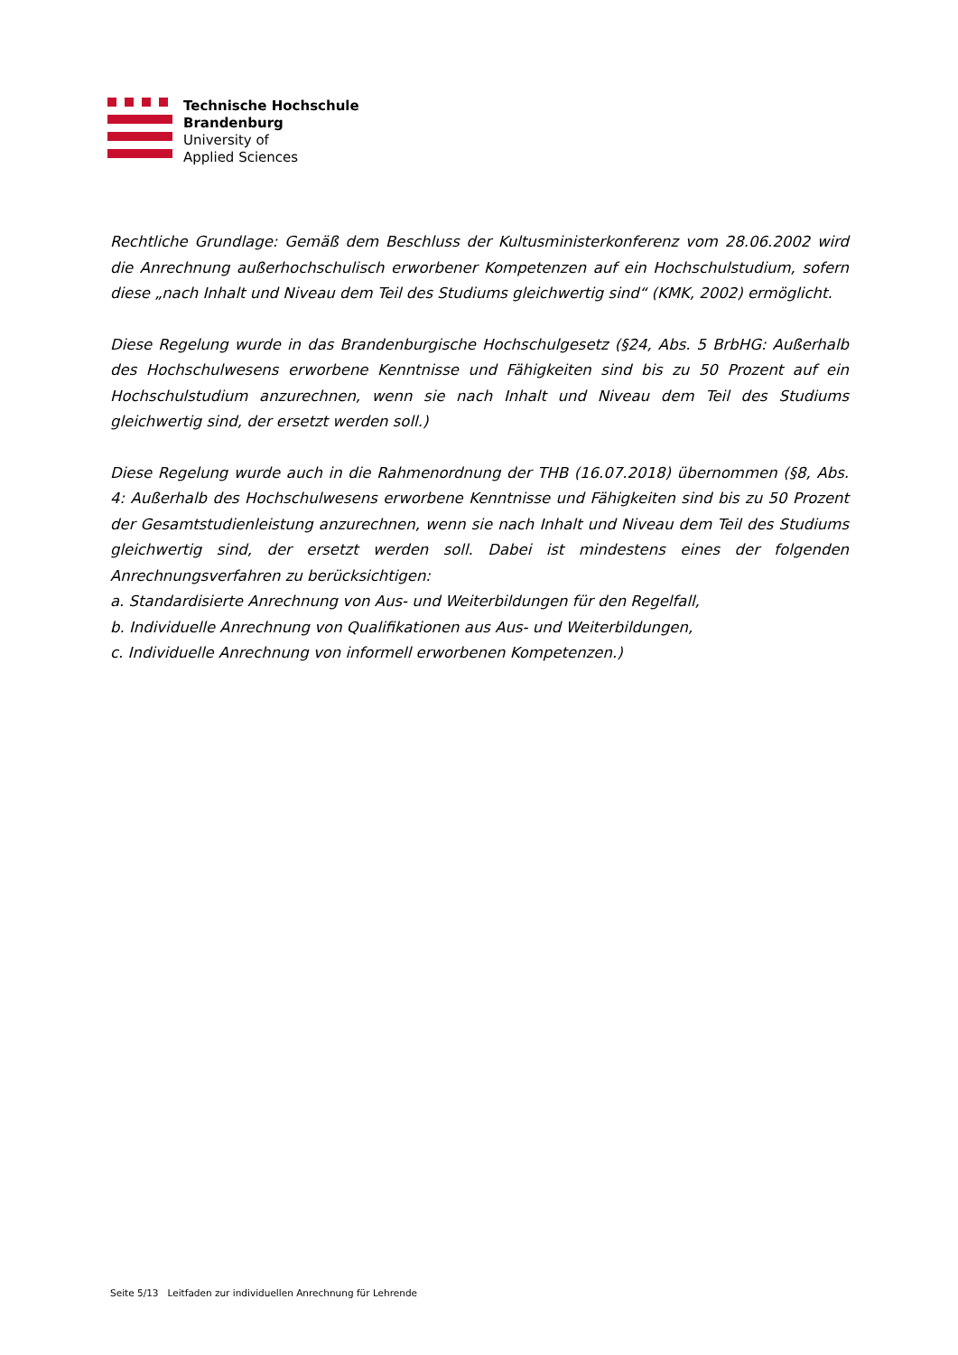Technische Hochschule
Brandenburg
University of
Applied Sciences
Rechtliche Grundlage: Gemäß dem Beschluss der Kultusministerkonferenz vom 28.06.2002 wird die Anrechnung außerhochschulisch erworbener Kompetenzen auf ein Hochschulstudium, sofern diese „nach Inhalt und Niveau dem Teil des Studiums gleichwertig sind“ (KMK, 2002) ermöglicht.
Diese Regelung wurde in das Brandenburgische Hochschulgesetz (§24, Abs. 5 BrbHG: Außerhalb des Hochschulwesens erworbene Kenntnisse und Fähigkeiten sind bis zu 50 Prozent auf ein Hochschulstudium anzurechnen, wenn sie nach Inhalt und Niveau dem Teil des Studiums gleichwertig sind, der ersetzt werden soll.)
Diese Regelung wurde auch in die Rahmenordnung der THB (16.07.2018) übernommen (§8, Abs. 4: Außerhalb des Hochschulwesens erworbene Kenntnisse und Fähigkeiten sind bis zu 50 Prozent der Gesamtstudienleistung anzurechnen, wenn sie nach Inhalt und Niveau dem Teil des Studiums gleichwertig sind, der ersetzt werden soll. Dabei ist mindestens eines der folgenden Anrechnungsverfahren zu berücksichtigen:
a. Standardisierte Anrechnung von Aus- und Weiterbildungen für den Regelfall,
b. Individuelle Anrechnung von Qualifikationen aus Aus- und Weiterbildungen,
c. Individuelle Anrechnung von informell erworbenen Kompetenzen.)
Seite 5/13 Leitfaden zur individuellen Anrechnung für Lehrende